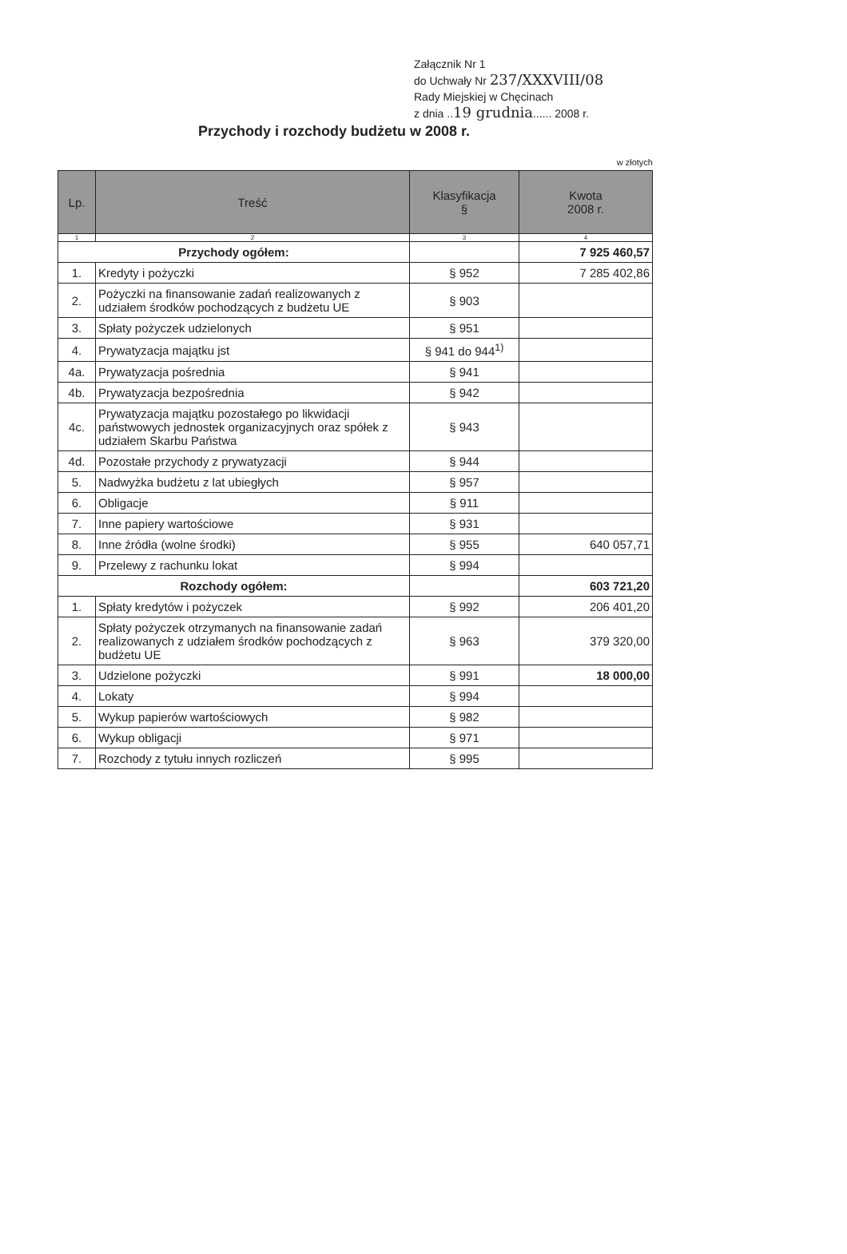Załącznik Nr 1
do Uchwały Nr 237/XXXVIII/08
Rady Miejskiej w Chęcinach
z dnia ..19 grudnia...... 2008 r.
Przychody i rozchody budżetu w 2008 r.
w złotych
| Lp. | Treść | Klasyfikacja § | Kwota 2008 r. |
| --- | --- | --- | --- |
| 1 | 2 | 3 | 4 |
| Przychody ogółem: | | | 7 925 460,57 |
| 1. | Kredyty i pożyczki | § 952 | 7 285 402,86 |
| 2. | Pożyczki na finansowanie zadań realizowanych z udziałem środków pochodzących z budżetu UE | § 903 | |
| 3. | Spłaty pożyczek udzielonych | § 951 | |
| 4. | Prywatyzacja majątku jst | § 941 do 944<sup>1)</sup> | |
| 4a. | Prywatyzacja pośrednia | § 941 | |
| 4b. | Prywatyzacja bezpośrednia | § 942 | |
| 4c. | Prywatyzacja majątku pozostałego po likwidacji państwowych jednostek organizacyjnych oraz spółek z udziałem Skarbu Państwa | § 943 | |
| 4d. | Pozostałe przychody z prywatyzacji | § 944 | |
| 5. | Nadwyżka budżetu z lat ubiegłych | § 957 | |
| 6. | Obligacje | § 911 | |
| 7. | Inne papiery wartościowe | § 931 | |
| 8. | Inne źródła (wolne środki) | § 955 | 640 057,71 |
| 9. | Przelewy z rachunku lokat | § 994 | |
| Rozchody ogółem: | | | 603 721,20 |
| 1. | Spłaty kredytów i pożyczek | § 992 | 206 401,20 |
| 2. | Spłaty pożyczek otrzymanych na finansowanie zadań realizowanych z udziałem środków pochodzących z budżetu UE | § 963 | 379 320,00 |
| 3. | Udzielone pożyczki | § 991 | 18 000,00 |
| 4. | Lokaty | § 994 | |
| 5. | Wykup papierów wartościowych | § 982 | |
| 6. | Wykup obligacji | § 971 | |
| 7. | Rozchody z tytułu innych rozliczeń | § 995 | |